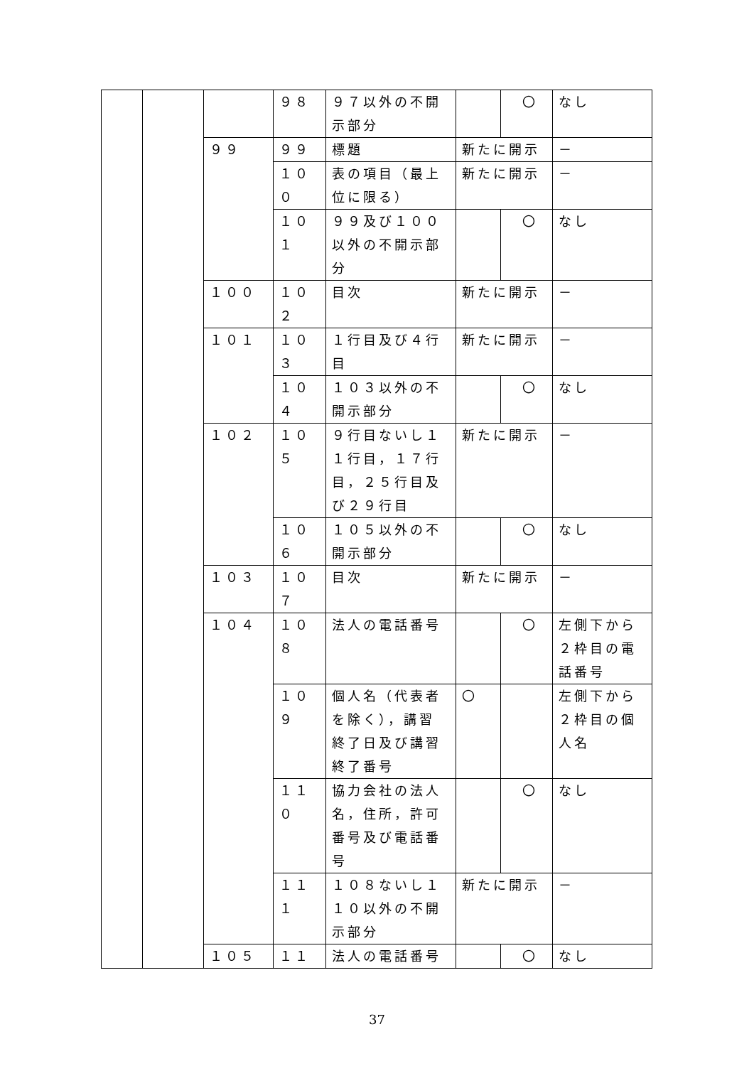| | | | ９８ | ９７以外の不開示部分 | | 〇 | なし |
| | | ９９ | ９９ | 標題 | 新たに開示 | | － |
| | | | １０ ０ | 表の項目（最上位に限る） | 新たに開示 | | － |
| | | | １０ １ | ９９及び１００以外の不開示部分 | | 〇 | なし |
| | | １００ | １０ ２ | 目次 | 新たに開示 | | － |
| | | １０１ | １０ ３ | １行目及び４行目 | 新たに開示 | | － |
| | | | １０ ４ | １０３以外の不開示部分 | | 〇 | なし |
| | | １０２ | １０ ５ | ９行目ないし１１行目，１７行目，２５行目及び２９行目 | 新たに開示 | | － |
| | | | １０ ６ | １０５以外の不開示部分 | | 〇 | なし |
| | | １０３ | １０ ７ | 目次 | 新たに開示 | | － |
| | | １０４ | １０ ８ | 法人の電話番号 | | 〇 | 左側下から２枠目の電話番号 |
| | | | １０ ９ | 個人名（代表者を除く），講習終了日及び講習終了番号 | 〇 | | 左側下から２枠目の個人名 |
| | | | １１ ０ | 協力会社の法人名，住所，許可番号及び電話番号 | | 〇 | なし |
| | | | １１ １ | １０８ないし１１０以外の不開示部分 | 新たに開示 | | － |
| | | １０５ | １１ | 法人の電話番号 | | 〇 | なし |
37